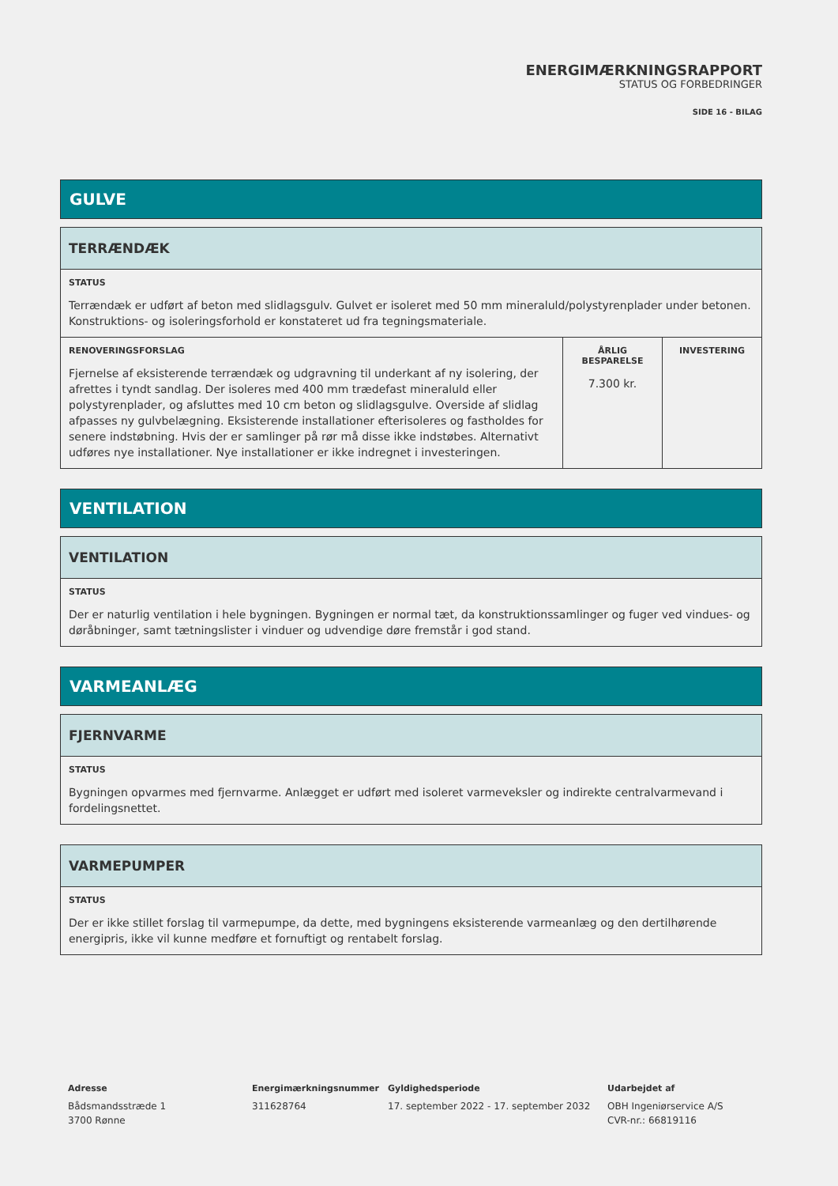ENERGIMÆRKNINGSRAPPORT
STATUS OG FORBEDRINGER
SIDE 16 - BILAG
GULVE
| TERRÆNDÆK | | |
| STATUS Terrændæk er udført af beton med slidlagsgulv. Gulvet er isoleret med 50 mm mineraluld/polystyrenplader under betonen. Konstruktions- og isoleringsforhold er konstateret ud fra tegningsmateriale. | | |
| RENOVERINGSFORSLAG Fjernelse af eksisterende terrændæk og udgravning til underkant af ny isolering, der afrettes i tyndt sandlag. Der isoleres med 400 mm trædefast mineraluld eller polystyrenplader, og afsluttes med 10 cm beton og slidlagsgulve. Overside af slidlag afpasses ny gulvbelægning. Eksisterende installationer efterisoleres og fastholdes for senere indstøbning. Hvis der er samlinger på rør må disse ikke indstøbes. Alternativt udføres nye installationer. Nye installationer er ikke indregnet i investeringen. | ÅRLIG BESPARELSE 7.300 kr. | INVESTERING |
VENTILATION
| VENTILATION |
| STATUS Der er naturlig ventilation i hele bygningen. Bygningen er normal tæt, da konstruktionssamlinger og fuger ved vindues- og døråbninger, samt tætningslister i vinduer og udvendige døre fremstår i god stand. |
VARMEANLÆG
| FJERNVARME |
| STATUS Bygningen opvarmes med fjernvarme. Anlægget er udført med isoleret varmeveksler og indirekte centralvarmevand i fordelingsnettet. |
| VARMEPUMPER |
| STATUS Der er ikke stillet forslag til varmepumpe, da dette, med bygningens eksisterende varmeanlæg og den dertilhørende energipris, ikke vil kunne medføre et fornuftigt og rentabelt forslag. |
Adresse
Bådsmandsstræde 1
3700 Rønne
Energimærkningsnummer
311628764
Gyldighedsperiode
17. september 2022 - 17. september 2032
Udarbejdet af
OBH Ingeniørservice A/S
CVR-nr.: 66819116